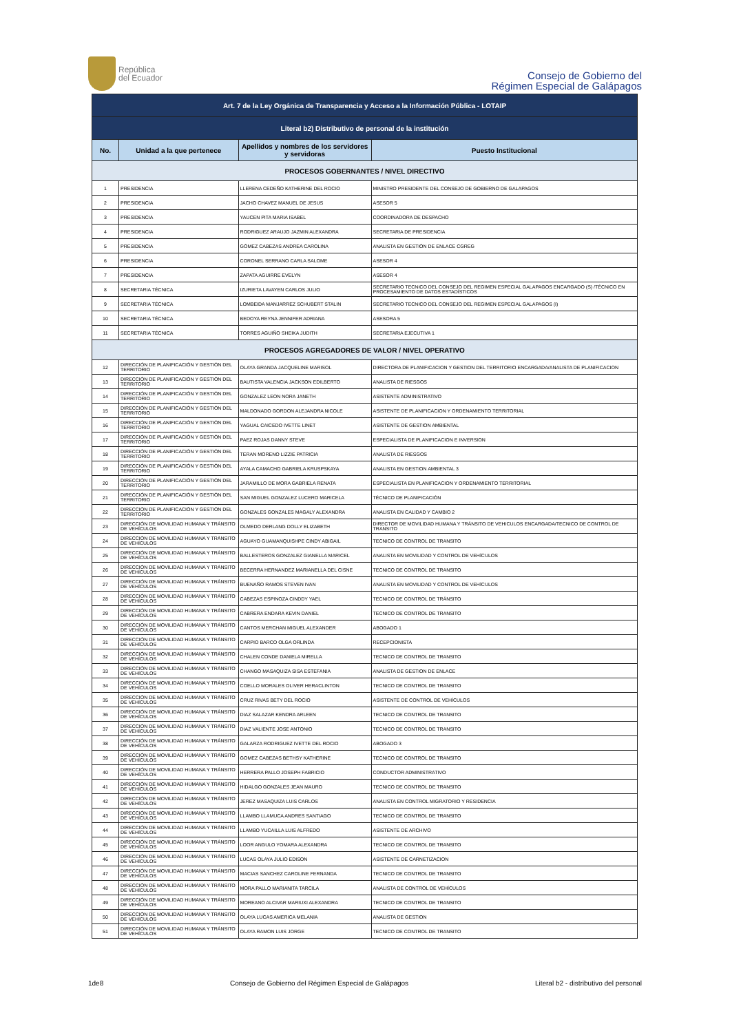República
del Ecuador
Consejo de Gobierno del
Régimen Especial de Galápagos
| Art. 7 de la Ley Orgánica de Transparencia y Acceso a la Información Pública - LOTAIP | | | |
| Literal b2) Distributivo de personal de la institución | | | |
| No. | Unidad a la que pertenece | Apellidos y nombres de los servidores y servidoras | Puesto Institucional |
| PROCESOS GOBERNANTES / NIVEL DIRECTIVO | | | |
| 1 | PRESIDENCIA | LLERENA CEDEÑO KATHERINE DEL ROCIO | MINISTRO PRESIDENTE DEL CONSEJO DE GOBIERNO DE GALAPAGOS |
| 2 | PRESIDENCIA | JACHO CHAVEZ MANUEL DE JESUS | ASESOR 5 |
| 3 | PRESIDENCIA | YAUCEN PITA MARIA ISABEL | COORDINADORA DE DESPACHO |
| 4 | PRESIDENCIA | RODRIGUEZ ARAUJO JAZMIN ALEXANDRA | SECRETARIA DE PRESIDENCIA |
| 5 | PRESIDENCIA | GÓMEZ CABEZAS ANDREA CAROLINA | ANALISTA EN GESTIÓN DE ENLACE CGREG |
| 6 | PRESIDENCIA | CORONEL SERRANO CARLA SALOME | ASESOR 4 |
| 7 | PRESIDENCIA | ZAPATA AGUIRRE EVELYN | ASESOR 4 |
| 8 | SECRETARIA TÉCNICA | IZURIETA LAVAYEN CARLOS JULIO | SECRETARIO TECNICO DEL CONSEJO DEL REGIMEN ESPECIAL GALAPAGOS ENCARGADO (S) /TÉCNICO EN PROCESAMIENTO DE DATOS ESTADÍSTICOS |
| 9 | SECRETARIA TÉCNICA | LOMBEIDA MANJARREZ SCHUBERT STALIN | SECRETARIO TECNICO DEL CONSEJO DEL REGIMEN ESPECIAL GALAPAGOS (I) |
| 10 | SECRETARIA TÉCNICA | BEDOYA REYNA JENNIFER ADRIANA | ASESORA 5 |
| 11 | SECRETARIA TÉCNICA | TORRES AGUIÑO SHEIKA JUDITH | SECRETARIA EJECUTIVA 1 |
| PROCESOS AGREGADORES DE VALOR / NIVEL OPERATIVO | | | |
| 12 | DIRECCIÓN DE PLANIFICACIÓN Y GESTIÓN DEL TERRITORIO | OLAYA GRANDA JACQUELINE MARISOL | DIRECTORA DE PLANIFICACION Y GESTION DEL TERRITORIO ENCARGADA/ANALISTA DE PLANIFICACION |
| 13 | DIRECCIÓN DE PLANIFICACIÓN Y GESTIÓN DEL TERRITORIO | BAUTISTA VALENCIA JACKSON EDILBERTO | ANALISTA DE RIESGOS |
| 14 | DIRECCIÓN DE PLANIFICACIÓN Y GESTIÓN DEL TERRITORIO | GONZALEZ LEON NORA JANETH | ASISTENTE ADMINISTRATIVO |
| 15 | DIRECCIÓN DE PLANIFICACIÓN Y GESTIÓN DEL TERRITORIO | MALDONADO GORDON ALEJANDRA NICOLE | ASISTENTE DE PLANIFICACION Y ORDENAMIENTO TERRITORIAL |
| 16 | DIRECCIÓN DE PLANIFICACIÓN Y GESTIÓN DEL TERRITORIO | YAGUAL CAICEDO IVETTE LINET | ASISTENTE DE GESTION AMBIENTAL |
| 17 | DIRECCIÓN DE PLANIFICACIÓN Y GESTIÓN DEL TERRITORIO | PAEZ ROJAS DANNY STEVE | ESPECIALISTA DE PLANIFICACION E INVERSION |
| 18 | DIRECCIÓN DE PLANIFICACIÓN Y GESTIÓN DEL TERRITORIO | TERAN MORENO LIZZIE PATRICIA | ANALISTA DE RIESGOS |
| 19 | DIRECCIÓN DE PLANIFICACIÓN Y GESTIÓN DEL TERRITORIO | AYALA CAMACHO GABRIELA KRUSPSKAYA | ANALISTA EN GESTION AMBIENTAL 3 |
| 20 | DIRECCIÓN DE PLANIFICACIÓN Y GESTIÓN DEL TERRITORIO | JARAMILLO DE MORA GABRIELA RENATA | ESPECIALISTA EN PLANIFICACION Y ORDENAMIENTO TERRITORIAL |
| 21 | DIRECCIÓN DE PLANIFICACIÓN Y GESTIÓN DEL TERRITORIO | SAN MIGUEL GONZALEZ LUCERO MARICELA | TÉCNICO DE PLANIFICACIÓN |
| 22 | DIRECCIÓN DE PLANIFICACIÓN Y GESTIÓN DEL TERRITORIO | GONZALES GONZALES MAGALY ALEXANDRA | ANALISTA EN CALIDAD Y CAMBIO 2 |
| 23 | DIRECCIÓN DE MOVILIDAD HUMANA Y TRÁNSITO DE VEHÍCULOS | OLMEDO DERLANG DOLLY ELIZABETH | DIRECTOR DE MOVILIDAD HUMANA Y TRÁNSITO DE VEHICULOS ENCARGADA/TECNICO DE CONTROL DE TRANSITO |
| 24 | DIRECCIÓN DE MOVILIDAD HUMANA Y TRÁNSITO DE VEHÍCULOS | AGUAYO GUAMANQUISHPE CINDY ABIGAIL | TECNICO DE CONTROL DE TRANSITO |
| 25 | DIRECCIÓN DE MOVILIDAD HUMANA Y TRÁNSITO DE VEHÍCULOS | BALLESTEROS GONZALEZ GIANELLA MARICEL | ANALISTA EN MOVILIDAD Y CONTROL DE VEHÍCULOS |
| 26 | DIRECCIÓN DE MOVILIDAD HUMANA Y TRÁNSITO DE VEHÍCULOS | BECERRA HERNANDEZ MARIANELLA DEL CISNE | TECNICO DE CONTROL DE TRANSITO |
| 27 | DIRECCIÓN DE MOVILIDAD HUMANA Y TRÁNSITO DE VEHÍCULOS | BUENAÑO RAMOS STEVEN IVAN | ANALISTA EN MOVILIDAD Y CONTROL DE VEHÍCULOS |
| 28 | DIRECCIÓN DE MOVILIDAD HUMANA Y TRÁNSITO DE VEHÍCULOS | CABEZAS ESPINOZA CINDDY YAEL | TECNICO DE CONTROL DE TRÁNSITO |
| 29 | DIRECCIÓN DE MOVILIDAD HUMANA Y TRÁNSITO DE VEHÍCULOS | CABRERA ENDARA KEVIN DANIEL | TECNICO DE CONTROL DE TRANSITO |
| 30 | DIRECCIÓN DE MOVILIDAD HUMANA Y TRÁNSITO DE VEHÍCULOS | CANTOS MERCHAN MIGUEL ALEXANDER | ABOGADO 1 |
| 31 | DIRECCIÓN DE MOVILIDAD HUMANA Y TRÁNSITO DE VEHÍCULOS | CARPIO BARCO OLGA ORLINDA | RECEPCIONISTA |
| 32 | DIRECCIÓN DE MOVILIDAD HUMANA Y TRÁNSITO DE VEHÍCULOS | CHALEN CONDE DANIELA MIRELLA | TECNICO DE CONTROL DE TRANSITO |
| 33 | DIRECCIÓN DE MOVILIDAD HUMANA Y TRÁNSITO DE VEHÍCULOS | CHANGO MASAQUIZA SISA ESTEFANIA | ANALISTA DE GESTION DE ENLACE |
| 34 | DIRECCIÓN DE MOVILIDAD HUMANA Y TRÁNSITO DE VEHÍCULOS | COELLO MORALES OLIVER HERACLINTON | TECNICO DE CONTROL DE TRANSITO |
| 35 | DIRECCIÓN DE MOVILIDAD HUMANA Y TRÁNSITO DE VEHÍCULOS | CRUZ RIVAS BETY DEL ROCIO | ASISTENTE DE CONTROL DE VEHÍCULOS |
| 36 | DIRECCIÓN DE MOVILIDAD HUMANA Y TRÁNSITO DE VEHÍCULOS | DIAZ SALAZAR KENDRA ARLEEN | TECNICO DE CONTROL DE TRANSITO |
| 37 | DIRECCIÓN DE MOVILIDAD HUMANA Y TRÁNSITO DE VEHÍCULOS | DIAZ VALIENTE JOSE ANTONIO | TECNICO DE CONTROL DE TRANSITO |
| 38 | DIRECCIÓN DE MOVILIDAD HUMANA Y TRÁNSITO DE VEHÍCULOS | GALARZA RODRIGUEZ IVETTE DEL ROCIO | ABOGADO 3 |
| 39 | DIRECCIÓN DE MOVILIDAD HUMANA Y TRÁNSITO DE VEHÍCULOS | GOMEZ CABEZAS BETHSY KATHERINE | TECNICO DE CONTROL DE TRANSITO |
| 40 | DIRECCIÓN DE MOVILIDAD HUMANA Y TRÁNSITO DE VEHÍCULOS | HERRERA PALLO JOSEPH FABRICIO | CONDUCTOR ADMINISTRATIVO |
| 41 | DIRECCIÓN DE MOVILIDAD HUMANA Y TRÁNSITO DE VEHÍCULOS | HIDALGO GONZALES JEAN MAURO | TECNICO DE CONTROL DE TRANSITO |
| 42 | DIRECCIÓN DE MOVILIDAD HUMANA Y TRÁNSITO DE VEHÍCULOS | JEREZ MASAQUIZA LUIS CARLOS | ANALISTA EN CONTROL MIGRATORIO Y RESIDENCIA |
| 43 | DIRECCIÓN DE MOVILIDAD HUMANA Y TRÁNSITO DE VEHÍCULOS | LLAMBO LLAMUCA ANDRES SANTIAGO | TECNICO DE CONTROL DE TRANSITO |
| 44 | DIRECCIÓN DE MOVILIDAD HUMANA Y TRÁNSITO DE VEHÍCULOS | LLAMBO YUCAILLA LUIS ALFREDO | ASISTENTE DE ARCHIVO |
| 45 | DIRECCIÓN DE MOVILIDAD HUMANA Y TRÁNSITO DE VEHÍCULOS | LOOR ANGULO YOMARA ALEXANDRA | TECNICO DE CONTROL DE TRANSITO |
| 46 | DIRECCIÓN DE MOVILIDAD HUMANA Y TRÁNSITO DE VEHÍCULOS | LUCAS OLAYA JULIO EDISON | ASISTENTE DE CARNETIZACION |
| 47 | DIRECCIÓN DE MOVILIDAD HUMANA Y TRÁNSITO DE VEHÍCULOS | MACIAS SANCHEZ CAROLINE FERNANDA | TECNICO DE CONTROL DE TRANSITO |
| 48 | DIRECCIÓN DE MOVILIDAD HUMANA Y TRÁNSITO DE VEHÍCULOS | MORA PALLO MARIANITA TARCILA | ANALISTA DE CONTROL DE VEHÍCULOS |
| 49 | DIRECCIÓN DE MOVILIDAD HUMANA Y TRÁNSITO DE VEHÍCULOS | MOREANO ALCIVAR MARIUXI ALEXANDRA | TECNICO DE CONTROL DE TRANSITO |
| 50 | DIRECCIÓN DE MOVILIDAD HUMANA Y TRÁNSITO DE VEHÍCULOS | OLAYA LUCAS AMERICA MELANIA | ANALISTA DE GESTION |
| 51 | DIRECCIÓN DE MOVILIDAD HUMANA Y TRÁNSITO DE VEHÍCULOS | OLAYA RAMON LUIS JORGE | TECNICO DE CONTROL DE TRANSITO |
1de8 Consejo de Gobierno del Régimen Especial de Galápagos Literal b2 - distributivo del personal